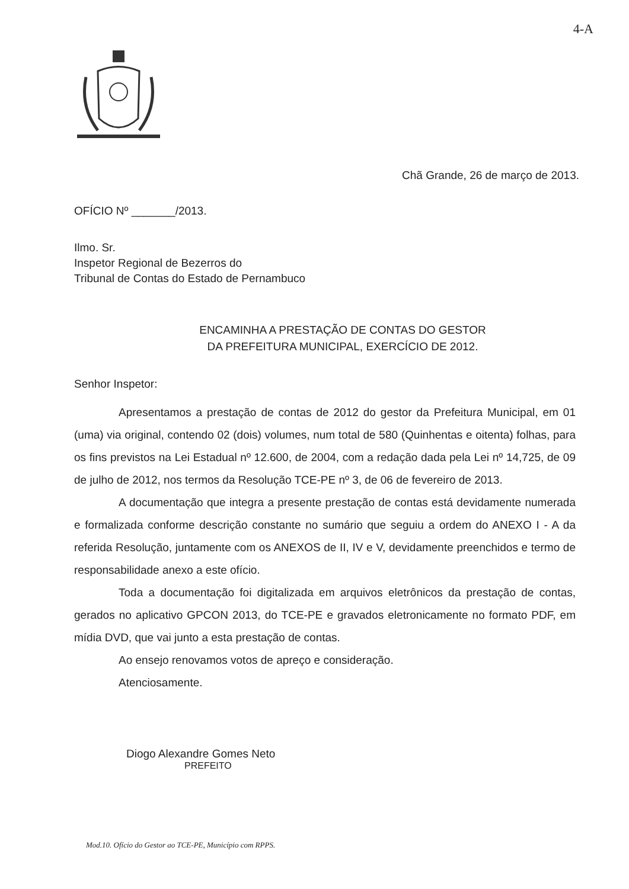4-A
Chã Grande, 26 de março de 2013.
OFÍCIO Nº _______/2013.
Ilmo. Sr.
Inspetor Regional de Bezerros do
Tribunal de Contas do Estado de Pernambuco
ENCAMINHA A PRESTAÇÃO DE CONTAS DO GESTOR
DA PREFEITURA MUNICIPAL, EXERCÍCIO DE 2012.
Senhor Inspetor:
Apresentamos a prestação de contas de 2012 do gestor da Prefeitura Municipal, em 01 (uma) via original, contendo 02 (dois) volumes, num total de 580 (Quinhentas e oitenta) folhas, para os fins previstos na Lei Estadual nº 12.600, de 2004, com a redação dada pela Lei nº 14,725, de 09 de julho de 2012, nos termos da Resolução TCE-PE nº 3, de 06 de fevereiro de 2013.
A documentação que integra a presente prestação de contas está devidamente numerada e formalizada conforme descrição constante no sumário que seguiu a ordem do ANEXO I - A da referida Resolução, juntamente com os ANEXOS de II, IV e V, devidamente preenchidos e termo de responsabilidade anexo a este ofício.
Toda a documentação foi digitalizada em arquivos eletrônicos da prestação de contas, gerados no aplicativo GPCON 2013, do TCE-PE e gravados eletronicamente no formato PDF, em mídia DVD, que vai junto a esta prestação de contas.
Ao ensejo renovamos votos de apreço e consideração.
Atenciosamente.
Diogo Alexandre Gomes Neto
PREFEITO
Mod.10. Ofício do Gestor ao TCE-PE, Município com RPPS.